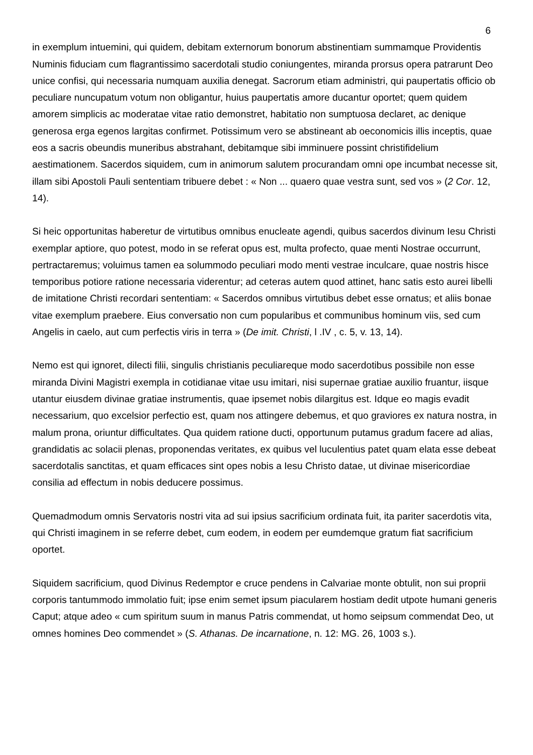6
in exemplum intuemini, qui quidem, debitam externorum bonorum abstinentiam summamque Providentis Numinis fiduciam cum flagrantissimo sacerdotali studio coniungentes, miranda prorsus opera patrarunt Deo unice confisi, qui necessaria numquam auxilia denegat. Sacrorum etiam administri, qui paupertatis officio ob peculiare nuncupatum votum non obligantur, huius paupertatis amore ducantur oportet; quem quidem amorem simplicis ac moderatae vitae ratio demonstret, habitatio non sumptuosa declaret, ac denique generosa erga egenos largitas confirmet. Potissimum vero se abstineant ab oeconomicis illis inceptis, quae eos a sacris obeundis muneribus abstrahant, debitamque sibi imminuere possint christifidelium aestimationem. Sacerdos siquidem, cum in animorum salutem procurandam omni ope incumbat necesse sit, illam sibi Apostoli Pauli sententiam tribuere debet : « Non ... quaero quae vestra sunt, sed vos » (2 Cor. 12, 14).
Si heic opportunitas haberetur de virtutibus omnibus enucleate agendi, quibus sacerdos divinum Iesu Christi exemplar aptiore, quo potest, modo in se referat opus est, multa profecto, quae menti Nostrae occurrunt, pertractaremus; voluimus tamen ea solummodo peculiari modo menti vestrae inculcare, quae nostris hisce temporibus potiore ratione necessaria viderentur; ad ceteras autem quod attinet, hanc satis esto aurei libelli de imitatione Christi recordari sententiam: « Sacerdos omnibus virtutibus debet esse ornatus; et aliis bonae vitae exemplum praebere. Eius conversatio non cum popularibus et communibus hominum viis, sed cum Angelis in caelo, aut cum perfectis viris in terra » (De imit. Christi, l .IV , c. 5, v. 13, 14).
Nemo est qui ignoret, dilecti filii, singulis christianis peculiareque modo sacerdotibus possibile non esse miranda Divini Magistri exempla in cotidianae vitae usu imitari, nisi supernae gratiae auxilio fruantur, iisque utantur eiusdem divinae gratiae instrumentis, quae ipsemet nobis dilargitus est. Idque eo magis evadit necessarium, quo excelsior perfectio est, quam nos attingere debemus, et quo graviores ex natura nostra, in malum prona, oriuntur difficultates. Qua quidem ratione ducti, opportunum putamus gradum facere ad alias, grandidatis ac solacii plenas, proponendas veritates, ex quibus vel luculentius patet quam elata esse debeat sacerdotalis sanctitas, et quam efficaces sint opes nobis a Iesu Christo datae, ut divinae misericordiae consilia ad effectum in nobis deducere possimus.
Quemadmodum omnis Servatoris nostri vita ad sui ipsius sacrificium ordinata fuit, ita pariter sacerdotis vita, qui Christi imaginem in se referre debet, cum eodem, in eodem per eumdemque gratum fiat sacrificium oportet.
Siquidem sacrificium, quod Divinus Redemptor e cruce pendens in Calvariae monte obtulit, non sui proprii corporis tantummodo immolatio fuit; ipse enim semet ipsum piacularem hostiam dedit utpote humani generis Caput; atque adeo « cum spiritum suum in manus Patris commendat, ut homo seipsum commendat Deo, ut omnes homines Deo commendet » (S. Athanas. De incarnatione, n. 12: MG. 26, 1003 s.).